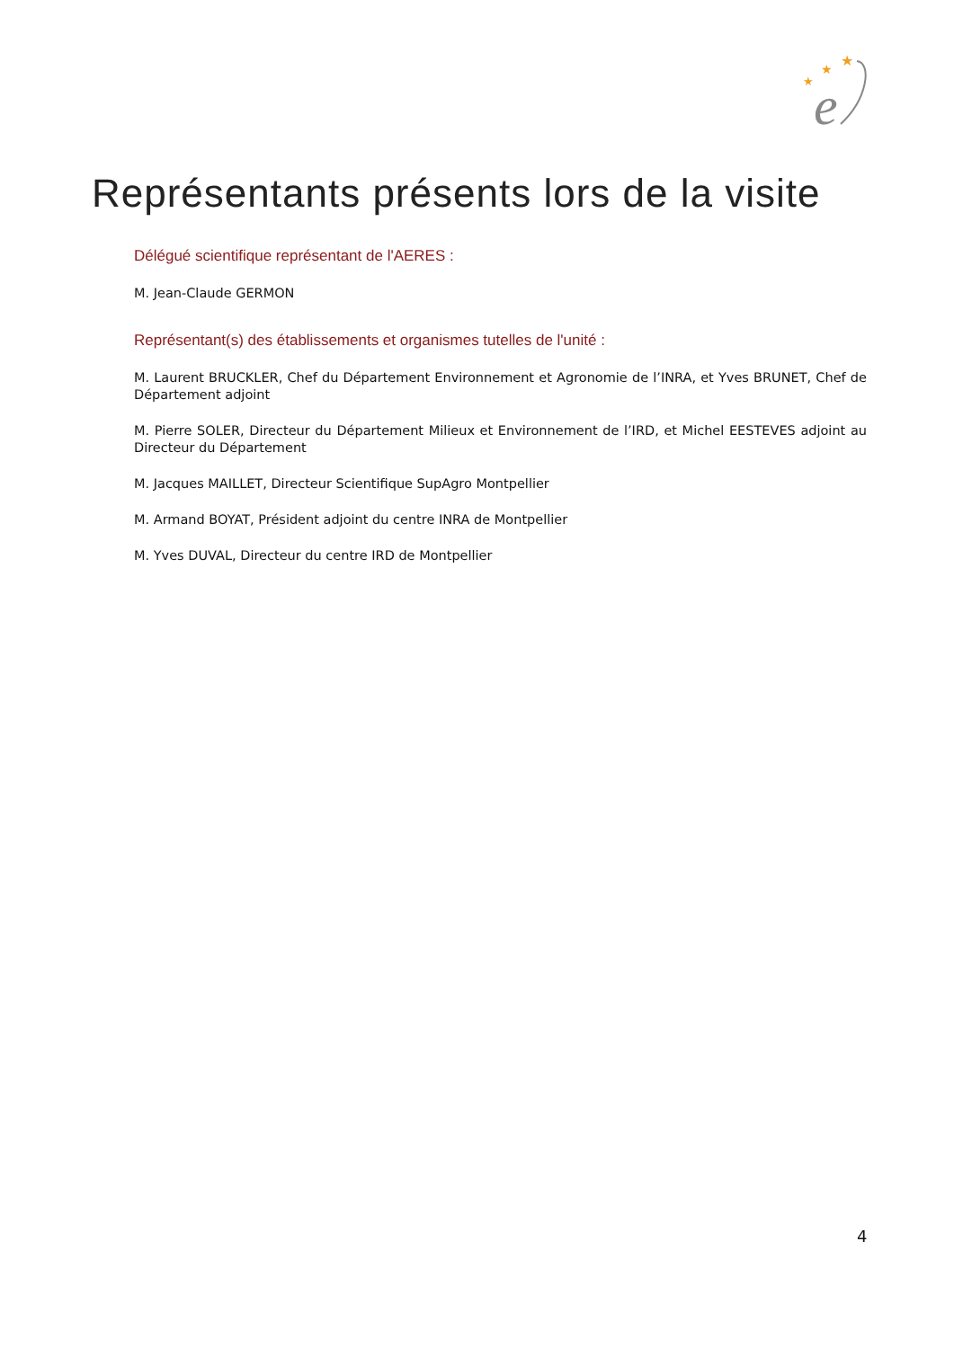★
★
★
e
Représentants présents lors de la visite
Délégué scientifique représentant de l'AERES :
M. Jean-Claude GERMON
Représentant(s) des établissements et organismes tutelles de l'unité :
M. Laurent BRUCKLER, Chef du Département Environnement et Agronomie de l’INRA, et Yves BRUNET, Chef de Département adjoint
M. Pierre SOLER, Directeur du Département Milieux et Environnement de l’IRD, et Michel EESTEVES adjoint au Directeur du Département
M. Jacques MAILLET, Directeur Scientifique SupAgro Montpellier
M. Armand BOYAT, Président adjoint du centre INRA de Montpellier
M. Yves DUVAL, Directeur du centre IRD de Montpellier
4